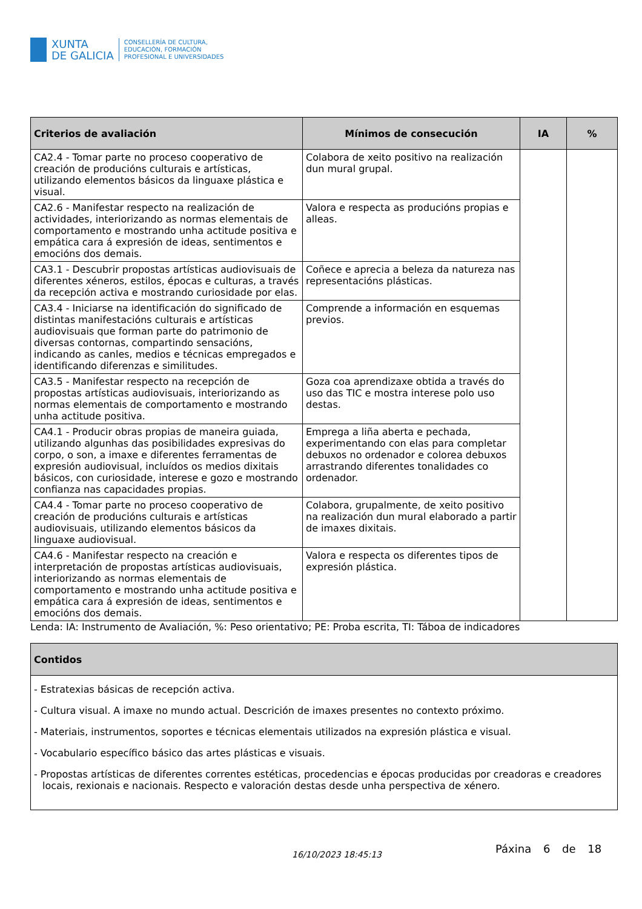XUNTA
DE GALICIA
CONSELLERÍA DE CULTURA,
EDUCACIÓN, FORMACIÓN
PROFESIONAL E UNIVERSIDADES
| Criterios de avaliación | Mínimos de consecución | IA | % |
| --- | --- | --- | --- |
| CA2.4 - Tomar parte no proceso cooperativo de creación de producións culturais e artísticas, utilizando elementos básicos da linguaxe plástica e visual. | Colabora de xeito positivo na realización dun mural grupal. | | |
| CA2.6 - Manifestar respecto na realización de actividades, interiorizando as normas elementais de comportamento e mostrando unha actitude positiva e empática cara á expresión de ideas, sentimentos e emocións dos demais. | Valora e respecta as producións propias e alleas. | | |
| CA3.1 - Descubrir propostas artísticas audiovisuais de diferentes xéneros, estilos, épocas e culturas, a través da recepción activa e mostrando curiosidade por elas. | Coñece e aprecia a beleza da natureza nas representacións plásticas. | | |
| CA3.4 - Iniciarse na identificación do significado de distintas manifestacións culturais e artísticas audiovisuais que forman parte do patrimonio de diversas contornas, compartindo sensacións, indicando as canles, medios e técnicas empregados e identificando diferenzas e similitudes. | Comprende a información en esquemas previos. | | |
| CA3.5 - Manifestar respecto na recepción de propostas artísticas audiovisuais, interiorizando as normas elementais de comportamento e mostrando unha actitude positiva. | Goza coa aprendizaxe obtida a través do uso das TIC e mostra interese polo uso destas. | | |
| CA4.1 - Producir obras propias de maneira guiada, utilizando algunhas das posibilidades expresivas do corpo, o son, a imaxe e diferentes ferramentas de expresión audiovisual, incluídos os medios dixitais básicos, con curiosidade, interese e gozo e mostrando confianza nas capacidades propias. | Emprega a liña aberta e pechada, experimentando con elas para completar debuxos no ordenador e colorea debuxos arrastrando diferentes tonalidades co ordenador. | | |
| CA4.4 - Tomar parte no proceso cooperativo de creación de producións culturais e artísticas audiovisuais, utilizando elementos básicos da linguaxe audiovisual. | Colabora, grupalmente, de xeito positivo na realización dun mural elaborado a partir de imaxes dixitais. | | |
| CA4.6 - Manifestar respecto na creación e interpretación de propostas artísticas audiovisuais, interiorizando as normas elementais de comportamento e mostrando unha actitude positiva e empática cara á expresión de ideas, sentimentos e emocións dos demais. | Valora e respecta os diferentes tipos de expresión plástica. | | |
Lenda: IA: Instrumento de Avaliación, %: Peso orientativo; PE: Proba escrita, TI: Táboa de indicadores
| Contidos |
| --- |
| - Estratexias básicas de recepción activa. - Cultura visual. A imaxe no mundo actual. Descrición de imaxes presentes no contexto próximo. - Materiais, instrumentos, soportes e técnicas elementais utilizados na expresión plástica e visual. - Vocabulario específico básico das artes plásticas e visuais. - Propostas artísticas de diferentes correntes estéticas, procedencias e épocas producidas por creadoras e creadores locais, rexionais e nacionais. Respecto e valoración destas desde unha perspectiva de xénero. |
16/10/2023 18:45:13 Páxina 6 de 18